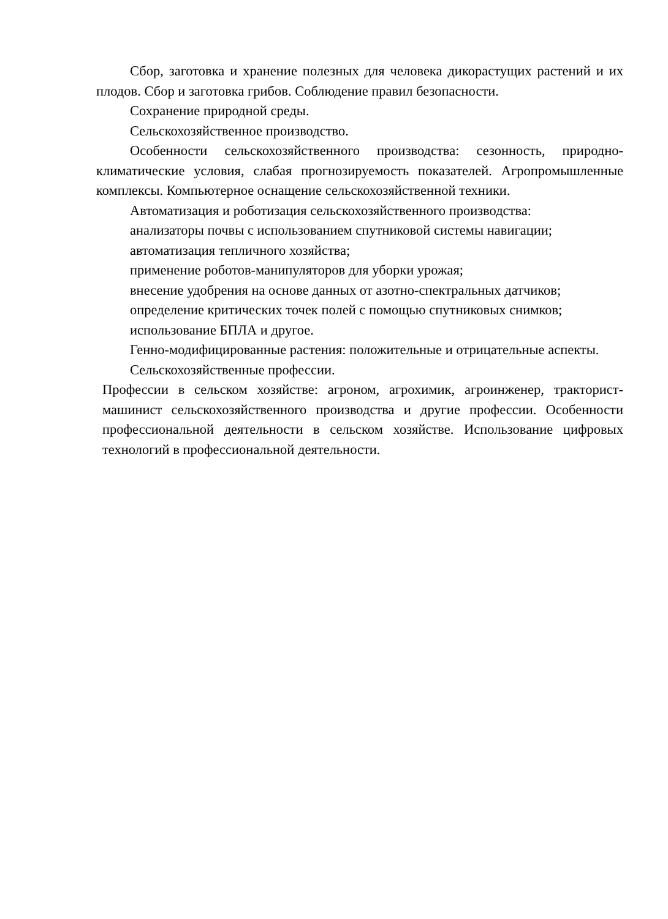Сбор, заготовка и хранение полезных для человека дикорастущих растений и их плодов. Сбор и заготовка грибов. Соблюдение правил безопасности.
Сохранение природной среды.
Сельскохозяйственное производство.
Особенности сельскохозяйственного производства: сезонность, природно-климатические условия, слабая прогнозируемость показателей. Агропромышленные комплексы. Компьютерное оснащение сельскохозяйственной техники.
Автоматизация и роботизация сельскохозяйственного производства:
анализаторы почвы с использованием спутниковой системы навигации;
автоматизация тепличного хозяйства;
применение роботов-манипуляторов для уборки урожая;
внесение удобрения на основе данных от азотно-спектральных датчиков;
определение критических точек полей с помощью спутниковых снимков;
использование БПЛА и другое.
Генно-модифицированные растения: положительные и отрицательные аспекты.
Сельскохозяйственные профессии.
Профессии в сельском хозяйстве: агроном, агрохимик, агроинженер, тракторист-машинист сельскохозяйственного производства и другие профессии. Особенности профессиональной деятельности в сельском хозяйстве. Использование цифровых технологий в профессиональной деятельности.